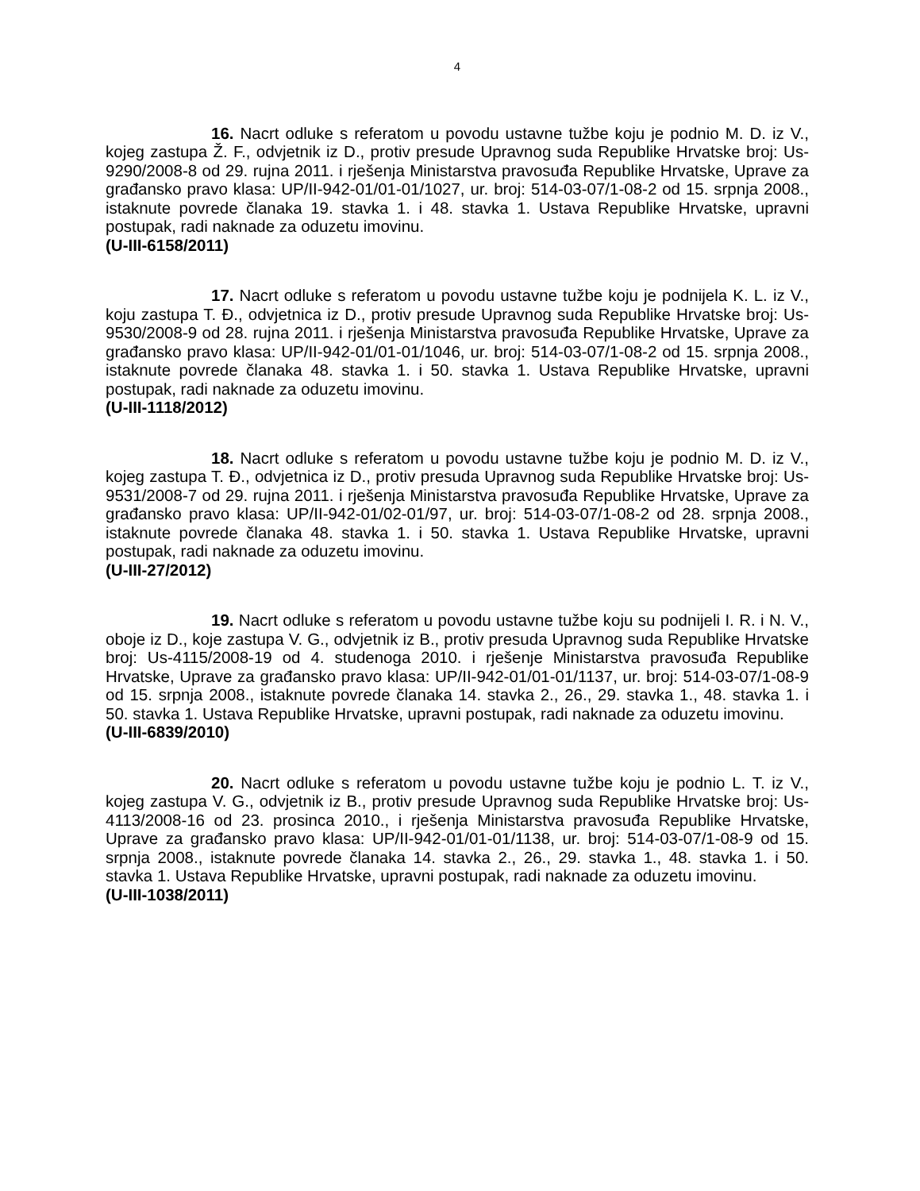4
16. Nacrt odluke s referatom u povodu ustavne tužbe koju je podnio M. D. iz V., kojeg zastupa Ž. F., odvjetnik iz D., protiv presude Upravnog suda Republike Hrvatske broj: Us-9290/2008-8 od 29. rujna 2011. i rješenja Ministarstva pravosuđa Republike Hrvatske, Uprave za građansko pravo klasa: UP/II-942-01/01-01/1027, ur. broj: 514-03-07/1-08-2 od 15. srpnja 2008., istaknute povrede članaka 19. stavka 1. i 48. stavka 1. Ustava Republike Hrvatske, upravni postupak, radi naknade za oduzetu imovinu.
(U-III-6158/2011)
17. Nacrt odluke s referatom u povodu ustavne tužbe koju je podnijela K. L. iz V., koju zastupa T. Đ., odvjetnica iz D., protiv presude Upravnog suda Republike Hrvatske broj: Us-9530/2008-9 od 28. rujna 2011. i rješenja Ministarstva pravosuđa Republike Hrvatske, Uprave za građansko pravo klasa: UP/II-942-01/01-01/1046, ur. broj: 514-03-07/1-08-2 od 15. srpnja 2008., istaknute povrede članaka 48. stavka 1. i 50. stavka 1. Ustava Republike Hrvatske, upravni postupak, radi naknade za oduzetu imovinu.
(U-III-1118/2012)
18. Nacrt odluke s referatom u povodu ustavne tužbe koju je podnio M. D. iz V., kojeg zastupa T. Đ., odvjetnica iz D., protiv presuda Upravnog suda Republike Hrvatske broj: Us-9531/2008-7 od 29. rujna 2011. i rješenja Ministarstva pravosuđa Republike Hrvatske, Uprave za građansko pravo klasa: UP/II-942-01/02-01/97, ur. broj: 514-03-07/1-08-2 od 28. srpnja 2008., istaknute povrede članaka 48. stavka 1. i 50. stavka 1. Ustava Republike Hrvatske, upravni postupak, radi naknade za oduzetu imovinu.
(U-III-27/2012)
19. Nacrt odluke s referatom u povodu ustavne tužbe koju su podnijeli I. R. i N. V., oboje iz D., koje zastupa V. G., odvjetnik iz B., protiv presuda Upravnog suda Republike Hrvatske broj: Us-4115/2008-19 od 4. studenoga 2010. i rješenje Ministarstva pravosuđa Republike Hrvatske, Uprave za građansko pravo klasa: UP/II-942-01/01-01/1137, ur. broj: 514-03-07/1-08-9 od 15. srpnja 2008., istaknute povrede članaka 14. stavka 2., 26., 29. stavka 1., 48. stavka 1. i 50. stavka 1. Ustava Republike Hrvatske, upravni postupak, radi naknade za oduzetu imovinu.
(U-III-6839/2010)
20. Nacrt odluke s referatom u povodu ustavne tužbe koju je podnio L. T. iz V., kojeg zastupa V. G., odvjetnik iz B., protiv presude Upravnog suda Republike Hrvatske broj: Us-4113/2008-16 od 23. prosinca 2010., i rješenja Ministarstva pravosuđa Republike Hrvatske, Uprave za građansko pravo klasa: UP/II-942-01/01-01/1138, ur. broj: 514-03-07/1-08-9 od 15. srpnja 2008., istaknute povrede članaka 14. stavka 2., 26., 29. stavka 1., 48. stavka 1. i 50. stavka 1. Ustava Republike Hrvatske, upravni postupak, radi naknade za oduzetu imovinu.
(U-III-1038/2011)